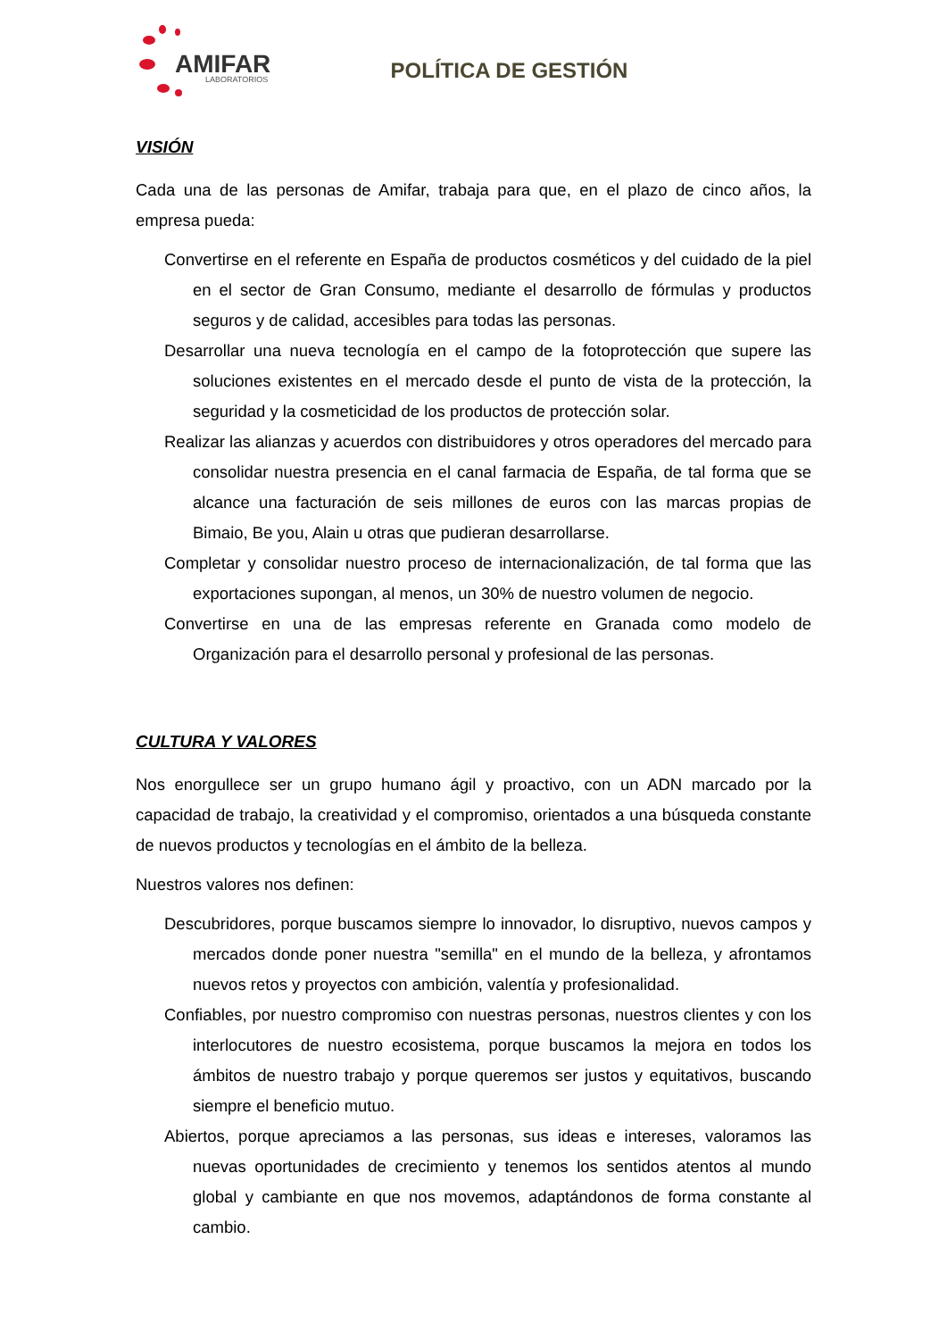AMIFAR LABORATORIOS
POLÍTICA DE GESTIÓN
VISIÓN
Cada una de las personas de Amifar, trabaja para que, en el plazo de cinco años, la empresa pueda:
Convertirse en el referente en España de productos cosméticos y del cuidado de la piel en el sector de Gran Consumo, mediante el desarrollo de fórmulas y productos seguros y de calidad, accesibles para todas las personas.
Desarrollar una nueva tecnología en el campo de la fotoprotección que supere las soluciones existentes en el mercado desde el punto de vista de la protección, la seguridad y la cosmeticidad de los productos de protección solar.
Realizar las alianzas y acuerdos con distribuidores y otros operadores del mercado para consolidar nuestra presencia en el canal farmacia de España, de tal forma que se alcance una facturación de seis millones de euros con las marcas propias de Bimaio, Be you, Alain u otras que pudieran desarrollarse.
Completar y consolidar nuestro proceso de internacionalización, de tal forma que las exportaciones supongan, al menos, un 30% de nuestro volumen de negocio.
Convertirse en una de las empresas referente en Granada como modelo de Organización para el desarrollo personal y profesional de las personas.
CULTURA Y VALORES
Nos enorgullece ser un grupo humano ágil y proactivo, con un ADN marcado por la capacidad de trabajo, la creatividad y el compromiso, orientados a una búsqueda constante de nuevos productos y tecnologías en el ámbito de la belleza.
Nuestros valores nos definen:
Descubridores, porque buscamos siempre lo innovador, lo disruptivo, nuevos campos y mercados donde poner nuestra "semilla" en el mundo de la belleza, y afrontamos nuevos retos y proyectos con ambición, valentía y profesionalidad.
Confiables, por nuestro compromiso con nuestras personas, nuestros clientes y con los interlocutores de nuestro ecosistema, porque buscamos la mejora en todos los ámbitos de nuestro trabajo y porque queremos ser justos y equitativos, buscando siempre el beneficio mutuo.
Abiertos, porque apreciamos a las personas, sus ideas e intereses, valoramos las nuevas oportunidades de crecimiento y tenemos los sentidos atentos al mundo global y cambiante en que nos movemos, adaptándonos de forma constante al cambio.